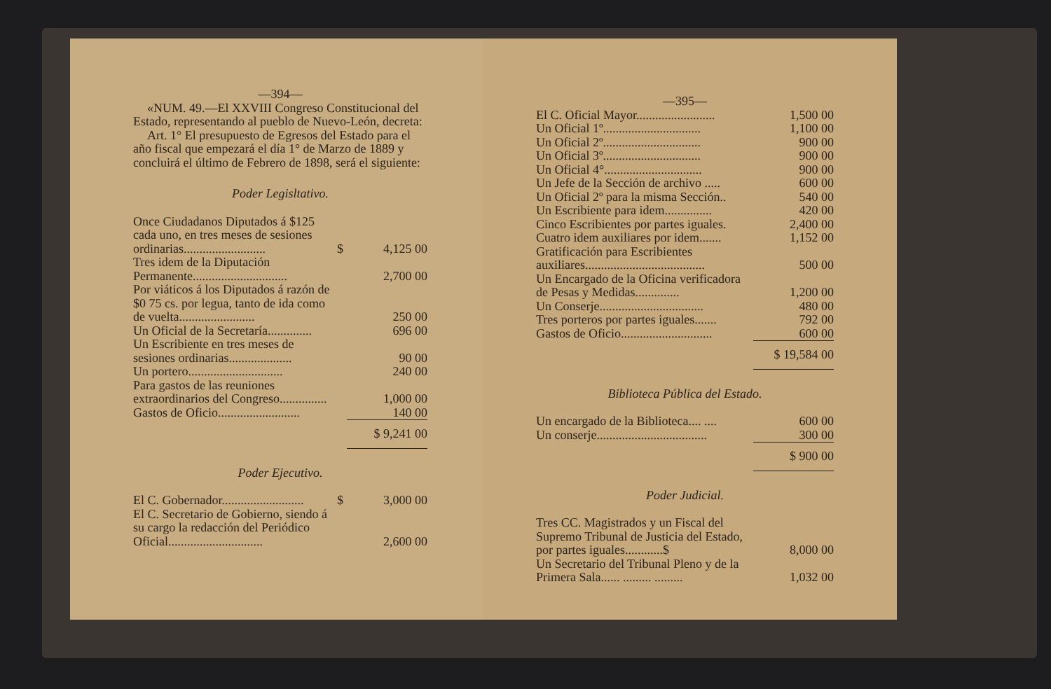—394—
«NUM. 49.—El XXVIII Congreso Constitucional del Estado, representando al pueblo de Nuevo-León, decreta:
Art. 1° El presupuesto de Egresos del Estado para el año fiscal que empezará el día 1° de Marzo de 1889 y concluirá el último de Febrero de 1898, será el siguiente:
Poder Legisltativo.
| Once Ciudadanos Diputados á $125 cada uno, en tres meses de sesiones ordinarias.......................... | $ | 4,125 00 |
| Tres idem de la Diputación Permanente.............................. | | 2,700 00 |
| Por viáticos á los Diputados á razón de $0 75 cs. por legua, tanto de ida como de vuelta........................ | | 250 00 |
| Un Oficial de la Secretaría.............. | | 696 00 |
| Un Escribiente en tres meses de sesiones ordinarias.................... | | 90 00 |
| Un portero.............................. | | 240 00 |
| Para gastos de las reuniones extraordinarios del Congreso............... | | 1,000 00 |
| Gastos de Oficio.......................... | | 140 00 |
| | | $ 9,241 00 |
Poder Ejecutivo.
| El C. Gobernador.......................... | $ | 3,000 00 |
| El C. Secretario de Gobierno, siendo á su cargo la redacción del Periódico Oficial.............................. | | 2,600 00 |
—395—
| El C. Oficial Mayor......................... | 1,500 00 |
| Un Oficial 1º............................... | 1,100 00 |
| Un Oficial 2º............................... | 900 00 |
| Un Oficial 3º............................... | 900 00 |
| Un Oficial 4°............................... | 900 00 |
| Un Jefe de la Sección de archivo ..... | 600 00 |
| Un Oficial 2º para la misma Sección.. | 540 00 |
| Un Escribiente para idem............... | 420 00 |
| Cinco Escribientes por partes iguales. | 2,400 00 |
| Cuatro idem auxiliares por idem....... | 1,152 00 |
| Gratificación para Escribientes auxiliares...................................... | 500 00 |
| Un Encargado de la Oficina verificadora de Pesas y Medidas.............. | 1,200 00 |
| Un Conserje................................. | 480 00 |
| Tres porteros por partes iguales....... | 792 00 |
| Gastos de Oficio............................. | 600 00 |
| | $ 19,584 00 |
Biblioteca Pública del Estado.
| Un encargado de la Biblioteca.... .... | 600 00 |
| Un conserje................................... | 300 00 |
| | $ 900 00 |
Poder Judicial.
| Tres CC. Magistrados y un Fiscal del Supremo Tribunal de Justicia del Estado, por partes iguales............$ | 8,000 00 |
| Un Secretario del Tribunal Pleno y de la Primera Sala...... ......... ......... | 1,032 00 |